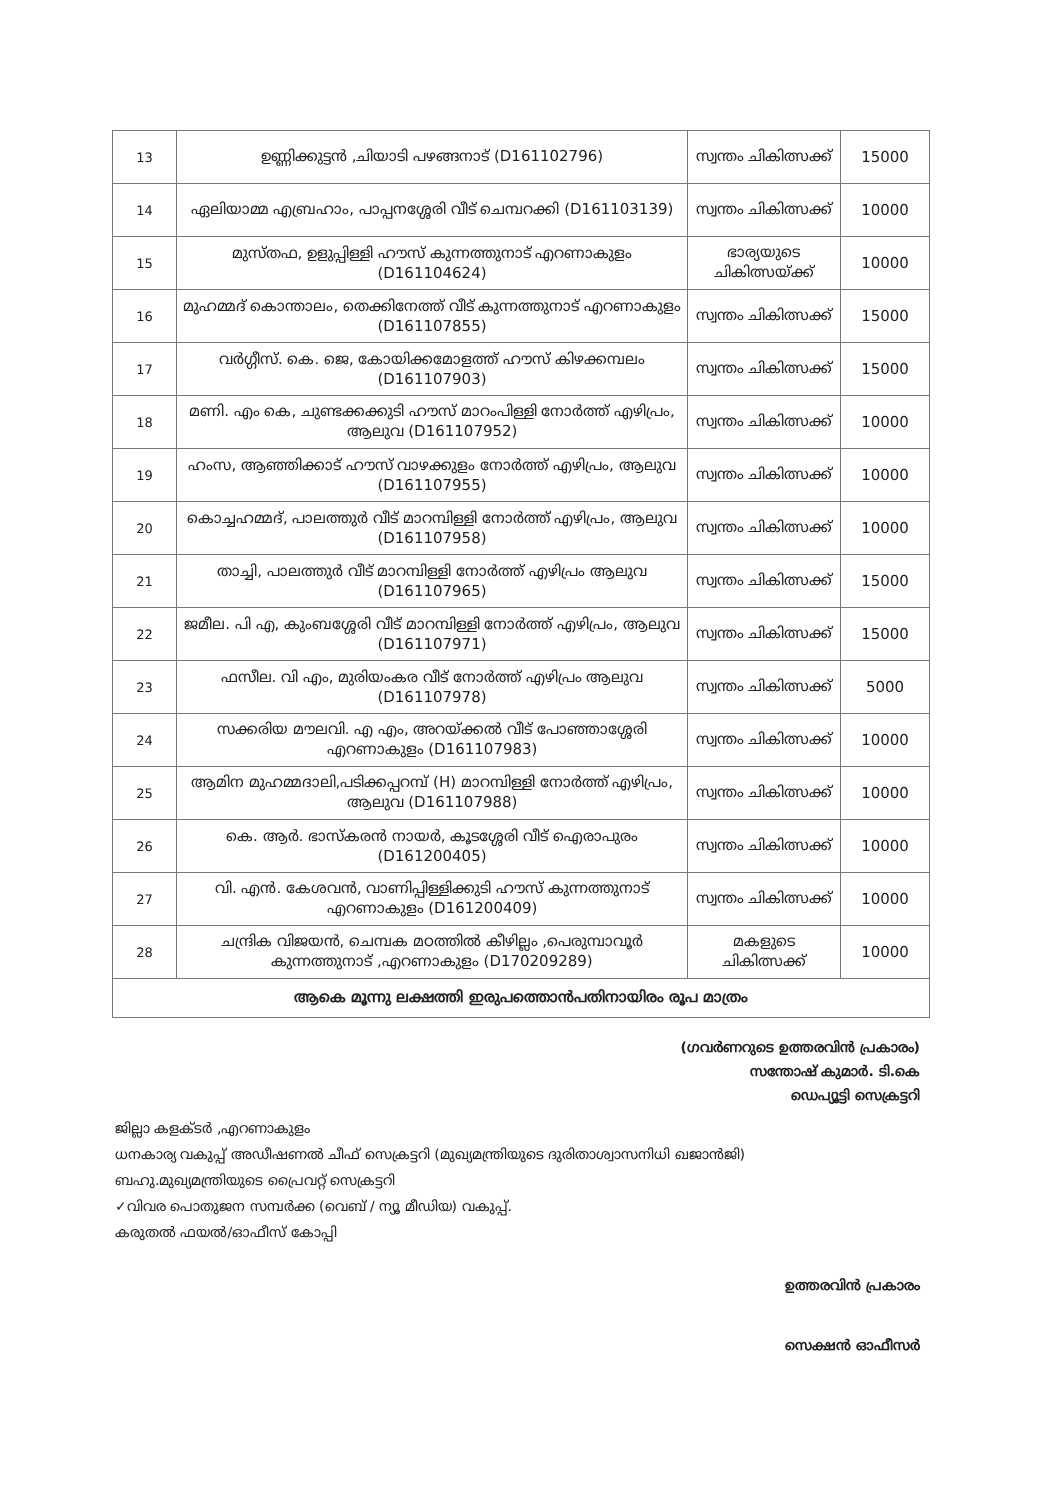| 13 | ഉണ്ണിക്കുട്ടൻ ,ചിയാടി പഴങ്ങനാട് (D161102796) | സ്വന്തം ചികിത്സക്ക് | 15000 |
| 14 | ഏലിയാമ്മ എബ്രഹാം, പാപ്പനശ്ശേരി വീട് ചെമ്പറക്കി (D161103139) | സ്വന്തം ചികിത്സക്ക് | 10000 |
| 15 | മുസ്തഫ, ഉളുപ്പിള്ളി ഹൗസ് കുന്നത്തുനാട് എറണാകുളം (D161104624) | ഭാര്യയുടെ ചികിത്സയ്ക്ക് | 10000 |
| 16 | മുഹമ്മദ് കൊന്താലം, തെക്കിനേത്ത് വീട് കുന്നത്തുനാട് എറണാകുളം (D161107855) | സ്വന്തം ചികിത്സക്ക് | 15000 |
| 17 | വർഗ്ഗീസ്. കെ. ജെ, കോയിക്കമോളത്ത് ഹൗസ് കിഴക്കമ്പലം (D161107903) | സ്വന്തം ചികിത്സക്ക് | 15000 |
| 18 | മണി. എം കെ, ചുണ്ടക്കക്കുടി ഹൗസ് മാറംപിള്ളി നോർത്ത് എഴിപ്രം, ആലുവ (D161107952) | സ്വന്തം ചികിത്സക്ക് | 10000 |
| 19 | ഹംസ, ആഞ്ഞിക്കാട് ഹൗസ് വാഴക്കുളം നോർത്ത് എഴിപ്രം, ആലുവ (D161107955) | സ്വന്തം ചികിത്സക്ക് | 10000 |
| 20 | കൊച്ചഹമ്മദ്, പാലത്തുർ വീട് മാറമ്പിള്ളി നോർത്ത് എഴിപ്രം, ആലുവ (D161107958) | സ്വന്തം ചികിത്സക്ക് | 10000 |
| 21 | താച്ചി, പാലത്തുർ വീട് മാറമ്പിള്ളി നോർത്ത് എഴിപ്രം ആലുവ (D161107965) | സ്വന്തം ചികിത്സക്ക് | 15000 |
| 22 | ജമീല. പി എ, കുംബശ്ശേരി വീട് മാറമ്പിള്ളി നോർത്ത് എഴിപ്രം, ആലുവ (D161107971) | സ്വന്തം ചികിത്സക്ക് | 15000 |
| 23 | ഫസീല. വി എം, മുരിയംകര വീട് നോർത്ത് എഴിപ്രം ആലുവ (D161107978) | സ്വന്തം ചികിത്സക്ക് | 5000 |
| 24 | സക്കരിയ മൗലവി. എ എം, അറയ്ക്കൽ വീട് പോഞ്ഞാശ്ശേരി എറണാകുളം (D161107983) | സ്വന്തം ചികിത്സക്ക് | 10000 |
| 25 | ആമിന മുഹമ്മദാലി,പടിക്കപ്പറമ്പ് (H) മാറമ്പിള്ളി നോർത്ത് എഴിപ്രം, ആലുവ (D161107988) | സ്വന്തം ചികിത്സക്ക് | 10000 |
| 26 | കെ. ആർ. ഭാസ്കരൻ നായർ, കൂടശ്ശേരി വീട് ഐരാപുരം (D161200405) | സ്വന്തം ചികിത്സക്ക് | 10000 |
| 27 | വി. എൻ. കേശവൻ, വാണിപ്പിള്ളിക്കുടി ഹൗസ് കുന്നത്തുനാട് എറണാകുളം (D161200409) | സ്വന്തം ചികിത്സക്ക് | 10000 |
| 28 | ചന്ദ്രിക വിജയൻ, ചെമ്പക മഠത്തിൽ കീഴില്ലം ,പെരുമ്പാവൂർ കുന്നത്തുനാട് ,എറണാകുളം (D170209289) | മകളുടെ ചികിത്സക്ക് | 10000 |
| ആകെ മൂന്നു ലക്ഷത്തി ഇരുപത്തൊൻപതിനായിരം രൂപ മാത്രം | | | |
(ഗവർണറുടെ ഉത്തരവിൻ പ്രകാരം)
സന്തോഷ് കുമാർ. ടി.കെ
ഡെപ്യൂട്ടി സെക്രട്ടറി
ജില്ലാ കളക്ടർ ,എറണാകുളം
ധനകാര്യ വകുപ്പ് അഡീഷണൽ ചീഫ് സെക്രട്ടറി (മുഖ്യമന്ത്രിയുടെ ദുരിതാശ്വാസനിധി ഖജാൻജി)
ബഹു.മുഖ്യമന്ത്രിയുടെ പ്രൈവറ്റ് സെക്രട്ടറി
✓വിവര പൊതുജന സമ്പർക്ക (വെബ് / ന്യൂ മീഡിയ) വകുപ്പ്.
കരുതൽ ഫയൽ/ഓഫീസ് കോപ്പി
ഉത്തരവിൻ പ്രകാരം
സെക്ഷൻ ഓഫീസർ